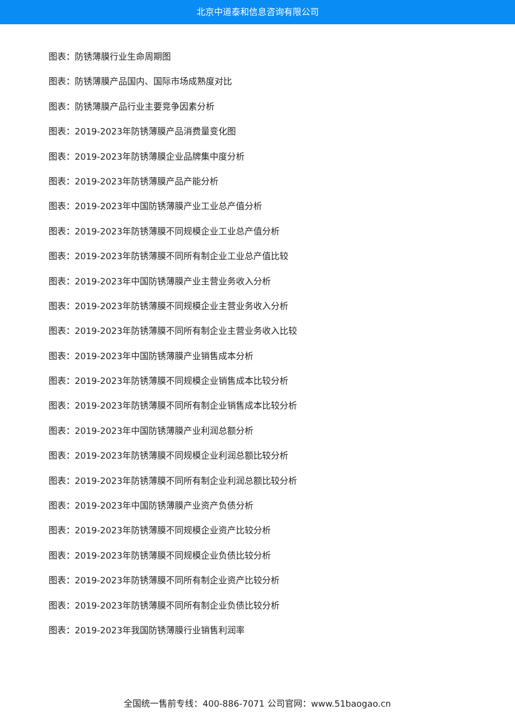北京中道泰和信息咨询有限公司
图表：防锈薄膜行业生命周期图
图表：防锈薄膜产品国内、国际市场成熟度对比
图表：防锈薄膜产品行业主要竞争因素分析
图表：2019-2023年防锈薄膜产品消费量变化图
图表：2019-2023年防锈薄膜企业品牌集中度分析
图表：2019-2023年防锈薄膜产品产能分析
图表：2019-2023年中国防锈薄膜产业工业总产值分析
图表：2019-2023年防锈薄膜不同规模企业工业总产值分析
图表：2019-2023年防锈薄膜不同所有制企业工业总产值比较
图表：2019-2023年中国防锈薄膜产业主营业务收入分析
图表：2019-2023年防锈薄膜不同规模企业主营业务收入分析
图表：2019-2023年防锈薄膜不同所有制企业主营业务收入比较
图表：2019-2023年中国防锈薄膜产业销售成本分析
图表：2019-2023年防锈薄膜不同规模企业销售成本比较分析
图表：2019-2023年防锈薄膜不同所有制企业销售成本比较分析
图表：2019-2023年中国防锈薄膜产业利润总额分析
图表：2019-2023年防锈薄膜不同规模企业利润总额比较分析
图表：2019-2023年防锈薄膜不同所有制企业利润总额比较分析
图表：2019-2023年中国防锈薄膜产业资产负债分析
图表：2019-2023年防锈薄膜不同规模企业资产比较分析
图表：2019-2023年防锈薄膜不同规模企业负债比较分析
图表：2019-2023年防锈薄膜不同所有制企业资产比较分析
图表：2019-2023年防锈薄膜不同所有制企业负债比较分析
图表：2019-2023年我国防锈薄膜行业销售利润率
全国统一售前专线：400-886-7071 公司官网：www.51baogao.cn